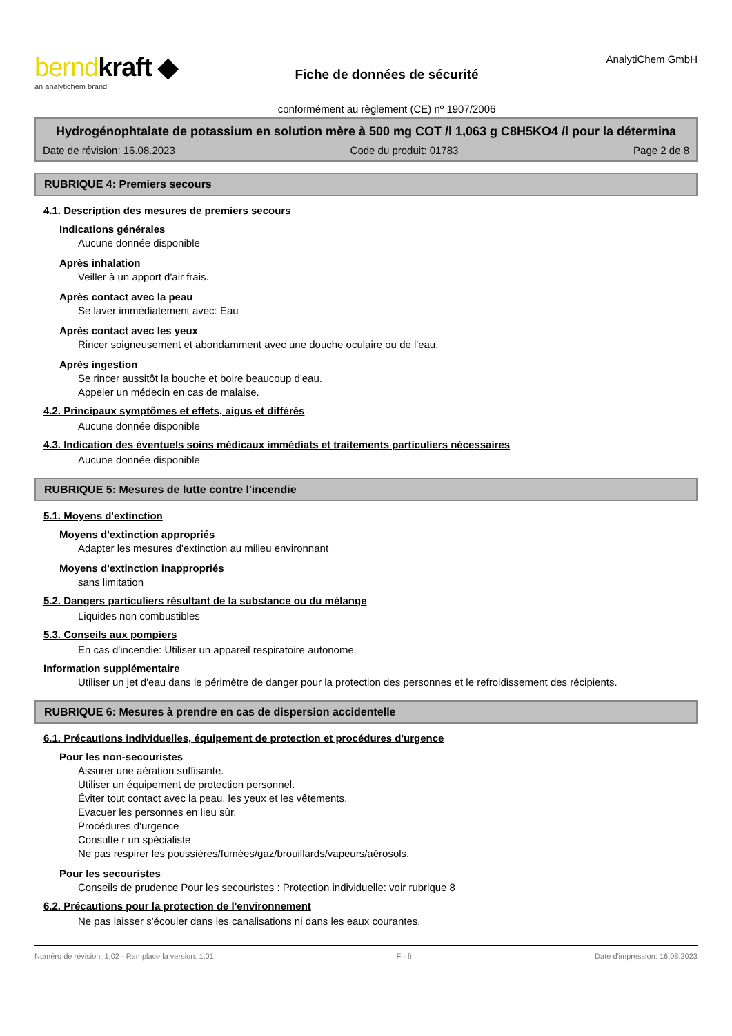berndkraft ◆
an analytichem brand
Fiche de données de sécurité
conformément au règlement (CE) nº 1907/2006
AnalytiChem GmbH
Hydrogénophtalate de potassium en solution mère à 500 mg COT /l 1,063 g C8H5KO4 /l pour la détermina
Date de révision: 16.08.2023 Code du produit: 01783 Page 2 de 8
RUBRIQUE 4: Premiers secours
4.1. Description des mesures de premiers secours
Indications générales
Aucune donnée disponible
Après inhalation
Veiller à un apport d'air frais.
Après contact avec la peau
Se laver immédiatement avec: Eau
Après contact avec les yeux
Rincer soigneusement et abondamment avec une douche oculaire ou de l'eau.
Après ingestion
Se rincer aussitôt la bouche et boire beaucoup d'eau.
Appeler un médecin en cas de malaise.
4.2. Principaux symptômes et effets, aigus et différés
Aucune donnée disponible
4.3. Indication des éventuels soins médicaux immédiats et traitements particuliers nécessaires
Aucune donnée disponible
RUBRIQUE 5: Mesures de lutte contre l'incendie
5.1. Moyens d'extinction
Moyens d'extinction appropriés
Adapter les mesures d'extinction au milieu environnant
Moyens d'extinction inappropriés
sans limitation
5.2. Dangers particuliers résultant de la substance ou du mélange
Liquides non combustibles
5.3. Conseils aux pompiers
En cas d'incendie: Utiliser un appareil respiratoire autonome.
Information supplémentaire
Utiliser un jet d'eau dans le périmètre de danger pour la protection des personnes et le refroidissement des récipients.
RUBRIQUE 6: Mesures à prendre en cas de dispersion accidentelle
6.1. Précautions individuelles, équipement de protection et procédures d'urgence
Pour les non-secouristes
Assurer une aération suffisante.
Utiliser un équipement de protection personnel.
Éviter tout contact avec la peau, les yeux et les vêtements.
Evacuer les personnes en lieu sûr.
Procédures d'urgence
Consulte r un spécialiste
Ne pas respirer les poussières/fumées/gaz/brouillards/vapeurs/aérosols.
Pour les secouristes
Conseils de prudence Pour les secouristes : Protection individuelle: voir rubrique 8
6.2. Précautions pour la protection de l'environnement
Ne pas laisser s'écouler dans les canalisations ni dans les eaux courantes.
Numéro de révision: 1,02 - Remplace la version: 1,01 F - fr Date d'impression: 16.08.2023